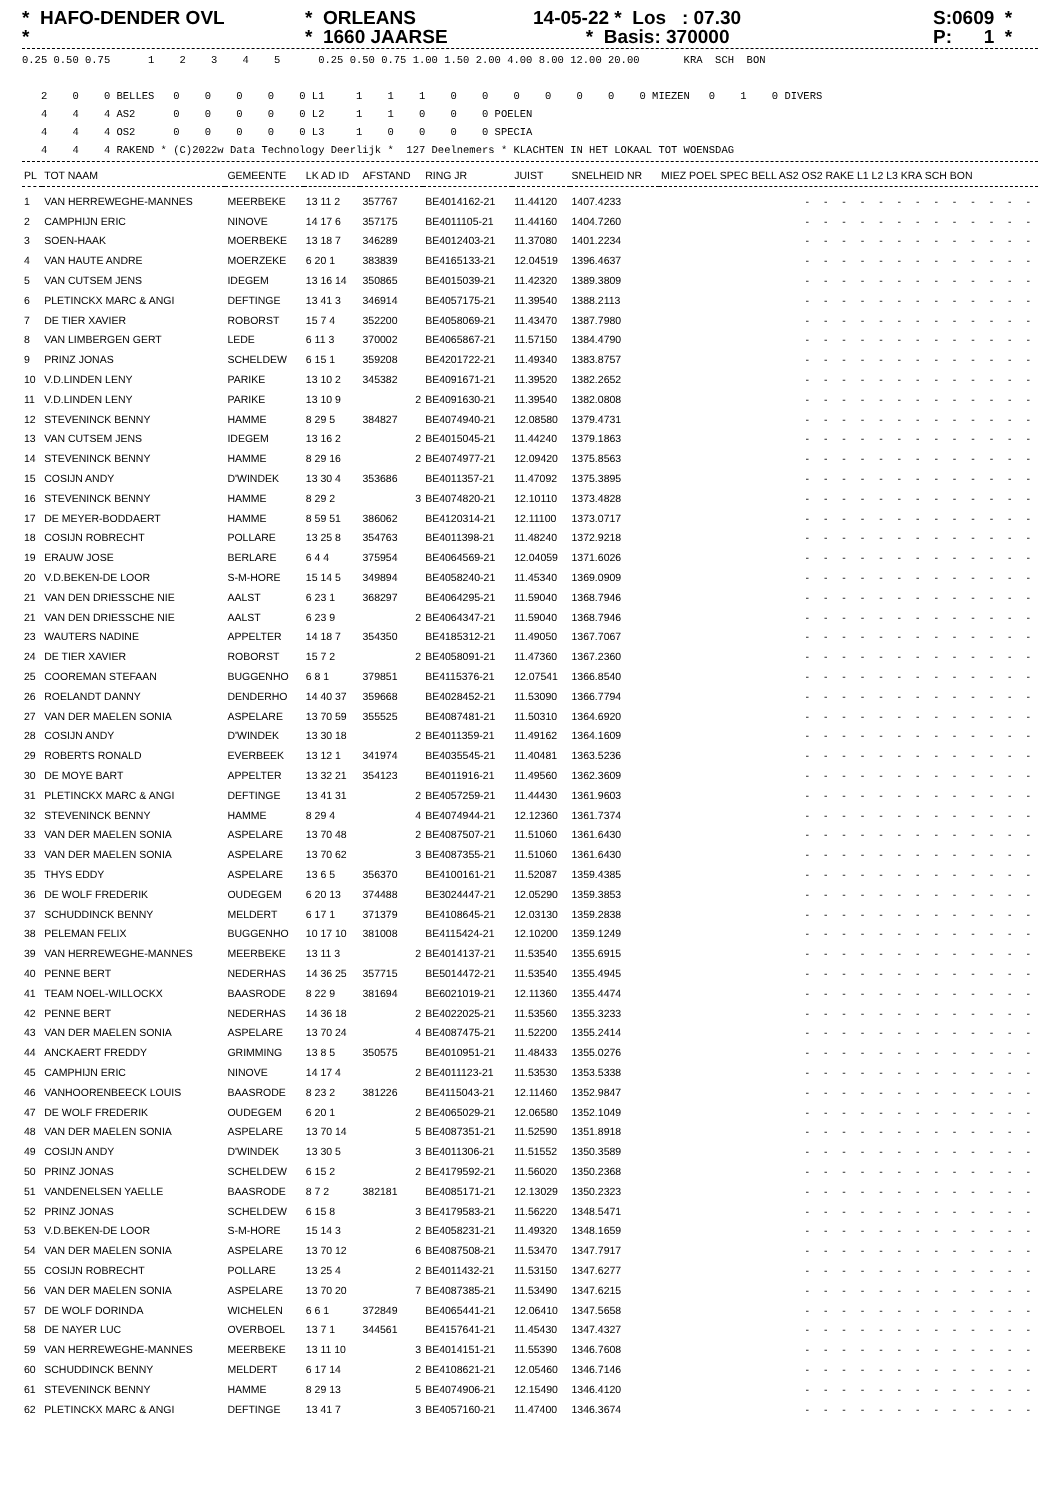* HAFO-DENDER OVL *
* ORLEANS * 1660 JAARSE
14-05-22 * Los : 07.30 * Basis: 370000
S:0609 * P: 1 *
0.25 0.50 0.75      1    2    3    4    5      0.25 0.50 0.75 1.00 1.50 2.00 4.00 8.00 12.00 20.00       KRA  SCH  BON

   2    0    0 BELLES   0    0    0    0    0 L1     1    1    1    0    0    0    0    0    0    0 MIEZEN   0    1    0 DIVERS
   4    4    4 AS2      0    0    0    0    0 L2     1    1    0    0    0 POELEN
   4    4    4 OS2      0    0    0    0    0 L3     1    0    0    0    0 SPECIA
   4    4    4 RAKEND * (C)2022w Data Technology Deerlijk *  127 Deelnemers * KLACHTEN IN HET LOKAAL TOT WOENSDAG
| PL | TOT NAAM | GEMEENTE | LK AD ID | AFSTAND | RING JR | JUIST | SNELHEID NR | MIEZ POEL SPEC BELL AS2 OS2 RAKE L1 L2 L3 KRA SCH BON |
| --- | --- | --- | --- | --- | --- | --- | --- | --- |
| 1 | VAN HERREWEGHE-MANNES | MEERBEKE | 13 11 2 | 357767 | BE4014162-21 | 11.44120 | 1407.4233 | - - - - - - - - - - - - - |
| 2 | CAMPHIJN ERIC | NINOVE | 14 17 6 | 357175 | BE4011105-21 | 11.44160 | 1404.7260 | - - - - - - - - - - - - - |
| 3 | SOEN-HAAK | MOERBEKE | 13 18 7 | 346289 | BE4012403-21 | 11.37080 | 1401.2234 | - - - - - - - - - - - - - |
| 4 | VAN HAUTE ANDRE | MOERZEKE | 6 20 1 | 383839 | BE4165133-21 | 12.04519 | 1396.4637 | - - - - - - - - - - - - - |
| 5 | VAN CUTSEM JENS | IDEGEM | 13 16 14 | 350865 | BE4015039-21 | 11.42320 | 1389.3809 | - - - - - - - - - - - - - |
| 6 | PLETINCKX MARC & ANGI | DEFTINGE | 13 41 3 | 346914 | BE4057175-21 | 11.39540 | 1388.2113 | - - - - - - - - - - - - - |
| 7 | DE TIER XAVIER | ROBORST | 15 7 4 | 352200 | BE4058069-21 | 11.43470 | 1387.7980 | - - - - - - - - - - - - - |
| 8 | VAN LIMBERGEN GERT | LEDE | 6 11 3 | 370002 | BE4065867-21 | 11.57150 | 1384.4790 | - - - - - - - - - - - - - |
| 9 | PRINZ JONAS | SCHELDEW | 6 15 1 | 359208 | BE4201722-21 | 11.49340 | 1383.8757 | - - - - - - - - - - - - - |
| 10 | V.D.LINDEN LENY | PARIKE | 13 10 2 | 345382 | BE4091671-21 | 11.39520 | 1382.2652 | - - - - - - - - - - - - - |
| 11 | V.D.LINDEN LENY | PARIKE | 13 10 9 | 2 | BE4091630-21 | 11.39540 | 1382.0808 | - - - - - - - - - - - - - |
| 12 | STEVENINCK BENNY | HAMME | 8 29 5 | 384827 | BE4074940-21 | 12.08580 | 1379.4731 | - - - - - - - - - - - - - |
| 13 | VAN CUTSEM JENS | IDEGEM | 13 16 2 | 2 | BE4015045-21 | 11.44240 | 1379.1863 | - - - - - - - - - - - - - |
| 14 | STEVENINCK BENNY | HAMME | 8 29 16 | 2 | BE4074977-21 | 12.09420 | 1375.8563 | - - - - - - - - - - - - - |
| 15 | COSIJN ANDY | D'WINDEK | 13 30 4 | 353686 | BE4011357-21 | 11.47092 | 1375.3895 | - - - - - - - - - - - - - |
| 16 | STEVENINCK BENNY | HAMME | 8 29 2 | 3 | BE4074820-21 | 12.10110 | 1373.4828 | - - - - - - - - - - - - - |
| 17 | DE MEYER-BODDAERT | HAMME | 8 59 51 | 386062 | BE4120314-21 | 12.11100 | 1373.0717 | - - - - - - - - - - - - - |
| 18 | COSIJN ROBRECHT | POLLARE | 13 25 8 | 354763 | BE4011398-21 | 11.48240 | 1372.9218 | - - - - - - - - - - - - - |
| 19 | ERAUW JOSE | BERLARE | 6 4 4 | 375954 | BE4064569-21 | 12.04059 | 1371.6026 | - - - - - - - - - - - - - |
| 20 | V.D.BEKEN-DE LOOR | S-M-HORE | 15 14 5 | 349894 | BE4058240-21 | 11.45340 | 1369.0909 | - - - - - - - - - - - - - |
| 21 | VAN DEN DRIESSCHE NIE | AALST | 6 23 1 | 368297 | BE4064295-21 | 11.59040 | 1368.7946 | - - - - - - - - - - - - - |
| 21 | VAN DEN DRIESSCHE NIE | AALST | 6 23 9 | 2 | BE4064347-21 | 11.59040 | 1368.7946 | - - - - - - - - - - - - - |
| 23 | WAUTERS NADINE | APPELTER | 14 18 7 | 354350 | BE4185312-21 | 11.49050 | 1367.7067 | - - - - - - - - - - - - - |
| 24 | DE TIER XAVIER | ROBORST | 15 7 2 | 2 | BE4058091-21 | 11.47360 | 1367.2360 | - - - - - - - - - - - - - |
| 25 | COOREMAN STEFAAN | BUGGENHO | 6 8 1 | 379851 | BE4115376-21 | 12.07541 | 1366.8540 | - - - - - - - - - - - - - |
| 26 | ROELANDT DANNY | DENDERHO | 14 40 37 | 359668 | BE4028452-21 | 11.53090 | 1366.7794 | - - - - - - - - - - - - - |
| 27 | VAN DER MAELEN SONIA | ASPELARE | 13 70 59 | 355525 | BE4087481-21 | 11.50310 | 1364.6920 | - - - - - - - - - - - - - |
| 28 | COSIJN ANDY | D'WINDEK | 13 30 18 | 2 | BE4011359-21 | 11.49162 | 1364.1609 | - - - - - - - - - - - - - |
| 29 | ROBERTS RONALD | EVERBEEK | 13 12 1 | 341974 | BE4035545-21 | 11.40481 | 1363.5236 | - - - - - - - - - - - - - |
| 30 | DE MOYE BART | APPELTER | 13 32 21 | 354123 | BE4011916-21 | 11.49560 | 1362.3609 | - - - - - - - - - - - - - |
| 31 | PLETINCKX MARC & ANGI | DEFTINGE | 13 41 31 | 2 | BE4057259-21 | 11.44430 | 1361.9603 | - - - - - - - - - - - - - |
| 32 | STEVENINCK BENNY | HAMME | 8 29 4 | 4 | BE4074944-21 | 12.12360 | 1361.7374 | - - - - - - - - - - - - - |
| 33 | VAN DER MAELEN SONIA | ASPELARE | 13 70 48 | 2 | BE4087507-21 | 11.51060 | 1361.6430 | - - - - - - - - - - - - - |
| 33 | VAN DER MAELEN SONIA | ASPELARE | 13 70 62 | 3 | BE4087355-21 | 11.51060 | 1361.6430 | - - - - - - - - - - - - - |
| 35 | THYS EDDY | ASPELARE | 13 6 5 | 356370 | BE4100161-21 | 11.52087 | 1359.4385 | - - - - - - - - - - - - - |
| 36 | DE WOLF FREDERIK | OUDEGEM | 6 20 13 | 374488 | BE3024447-21 | 12.05290 | 1359.3853 | - - - - - - - - - - - - - |
| 37 | SCHUDDINCK BENNY | MELDERT | 6 17 1 | 371379 | BE4108645-21 | 12.03130 | 1359.2838 | - - - - - - - - - - - - - |
| 38 | PELEMAN FELIX | BUGGENHO | 10 17 10 | 381008 | BE4115424-21 | 12.10200 | 1359.1249 | - - - - - - - - - - - - - |
| 39 | VAN HERREWEGHE-MANNES | MEERBEKE | 13 11 3 | 2 | BE4014137-21 | 11.53540 | 1355.6915 | - - - - - - - - - - - - - |
| 40 | PENNE BERT | NEDERHAS | 14 36 25 | 357715 | BE5014472-21 | 11.53540 | 1355.4945 | - - - - - - - - - - - - - |
| 41 | TEAM NOEL-WILLOCKX | BAASRODE | 8 22 9 | 381694 | BE6021019-21 | 12.11360 | 1355.4474 | - - - - - - - - - - - - - |
| 42 | PENNE BERT | NEDERHAS | 14 36 18 | 2 | BE4022025-21 | 11.53560 | 1355.3233 | - - - - - - - - - - - - - |
| 43 | VAN DER MAELEN SONIA | ASPELARE | 13 70 24 | 4 | BE4087475-21 | 11.52200 | 1355.2414 | - - - - - - - - - - - - - |
| 44 | ANCKAERT FREDDY | GRIMMING | 13 8 5 | 350575 | BE4010951-21 | 11.48433 | 1355.0276 | - - - - - - - - - - - - - |
| 45 | CAMPHIJN ERIC | NINOVE | 14 17 4 | 2 | BE4011123-21 | 11.53530 | 1353.5338 | - - - - - - - - - - - - - |
| 46 | VANHOORENBEECK LOUIS | BAASRODE | 8 23 2 | 381226 | BE4115043-21 | 12.11460 | 1352.9847 | - - - - - - - - - - - - - |
| 47 | DE WOLF FREDERIK | OUDEGEM | 6 20 1 | 2 | BE4065029-21 | 12.06580 | 1352.1049 | - - - - - - - - - - - - - |
| 48 | VAN DER MAELEN SONIA | ASPELARE | 13 70 14 | 5 | BE4087351-21 | 11.52590 | 1351.8918 | - - - - - - - - - - - - - |
| 49 | COSIJN ANDY | D'WINDEK | 13 30 5 | 3 | BE4011306-21 | 11.51552 | 1350.3589 | - - - - - - - - - - - - - |
| 50 | PRINZ JONAS | SCHELDEW | 6 15 2 | 2 | BE4179592-21 | 11.56020 | 1350.2368 | - - - - - - - - - - - - - |
| 51 | VANDENELSEN YAELLE | BAASRODE | 8 7 2 | 382181 | BE4085171-21 | 12.13029 | 1350.2323 | - - - - - - - - - - - - - |
| 52 | PRINZ JONAS | SCHELDEW | 6 15 8 | 3 | BE4179583-21 | 11.56220 | 1348.5471 | - - - - - - - - - - - - - |
| 53 | V.D.BEKEN-DE LOOR | S-M-HORE | 15 14 3 | 2 | BE4058231-21 | 11.49320 | 1348.1659 | - - - - - - - - - - - - - |
| 54 | VAN DER MAELEN SONIA | ASPELARE | 13 70 12 | 6 | BE4087508-21 | 11.53470 | 1347.7917 | - - - - - - - - - - - - - |
| 55 | COSIJN ROBRECHT | POLLARE | 13 25 4 | 2 | BE4011432-21 | 11.53150 | 1347.6277 | - - - - - - - - - - - - - |
| 56 | VAN DER MAELEN SONIA | ASPELARE | 13 70 20 | 7 | BE4087385-21 | 11.53490 | 1347.6215 | - - - - - - - - - - - - - |
| 57 | DE WOLF DORINDA | WICHELEN | 6 6 1 | 372849 | BE4065441-21 | 12.06410 | 1347.5658 | - - - - - - - - - - - - - |
| 58 | DE NAYER LUC | OVERBOEL | 13 7 1 | 344561 | BE4157641-21 | 11.45430 | 1347.4327 | - - - - - - - - - - - - - |
| 59 | VAN HERREWEGHE-MANNES | MEERBEKE | 13 11 10 | 3 | BE4014151-21 | 11.55390 | 1346.7608 | - - - - - - - - - - - - - |
| 60 | SCHUDDINCK BENNY | MELDERT | 6 17 14 | 2 | BE4108621-21 | 12.05460 | 1346.7146 | - - - - - - - - - - - - - |
| 61 | STEVENINCK BENNY | HAMME | 8 29 13 | 5 | BE4074906-21 | 12.15490 | 1346.4120 | - - - - - - - - - - - - - |
| 62 | PLETINCKX MARC & ANGI | DEFTINGE | 13 41 7 | 3 | BE4057160-21 | 11.47400 | 1346.3674 | - - - - - - - - - - - - - |